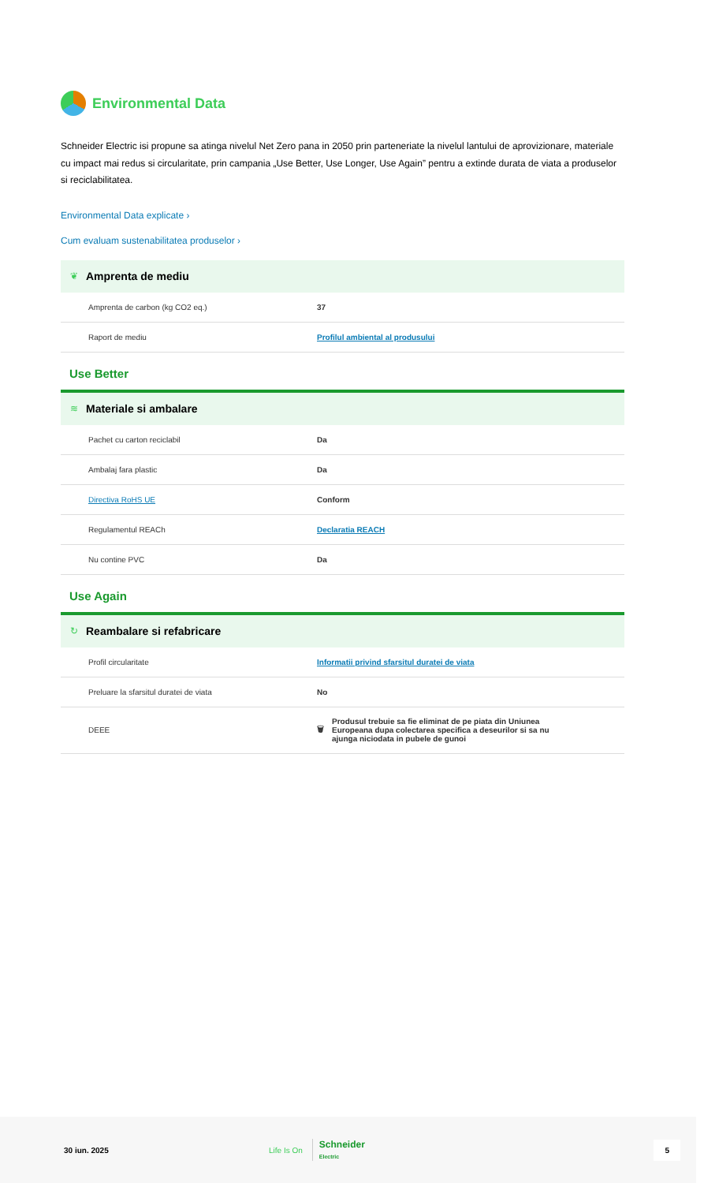Environmental Data
Schneider Electric isi propune sa atinga nivelul Net Zero pana in 2050 prin parteneriate la nivelul lantului de aprovizionare, materiale cu impact mai redus si circularitate, prin campania „Use Better, Use Longer, Use Again” pentru a extinde durata de viata a produselor si reciclabilitatea.
Environmental Data explicate ›
Cum evaluam sustenabilitatea produselor ›
❦ Amprenta de mediu
| Amprenta de carbon (kg CO2 eq.) | 37 |
| Raport de mediu | Profilul ambiental al produsului |
Use Better
≋ Materiale si ambalare
| Pachet cu carton reciclabil | Da |
| Ambalaj fara plastic | Da |
| Directiva RoHS UE | Conform |
| Regulamentul REACh | Declaratia REACH |
| Nu contine PVC | Da |
Use Again
↻ Reambalare si refabricare
| Profil circularitate | Informatii privind sfarsitul duratei de viata |
| Preluare la sfarsitul duratei de viata | No |
| DEEE | 🗑 Produsul trebuie sa fie eliminat de pe piata din Uniunea Europeana dupa colectarea specifica a deseurilor si sa nu ajunga niciodata in pubele de gunoi |
30 iun. 2025 Life Is On Schneider
Electric 5